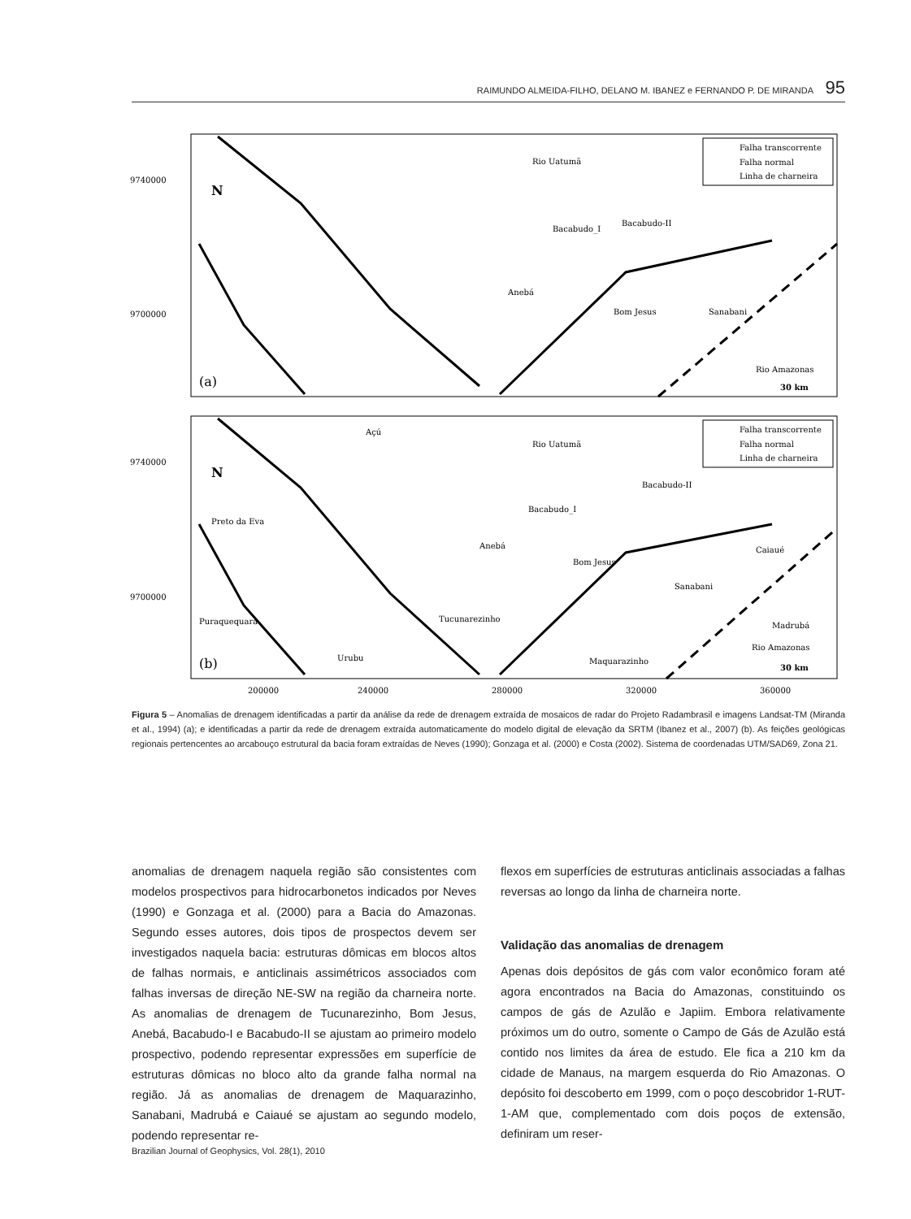RAIMUNDO ALMEIDA-FILHO, DELANO M. IBANEZ e FERNANDO P. DE MIRANDA 95
9740000
9700000
9740000
9700000
(a)
(b)
Rio Uatumã
Bacabudo_I
Bacabudo-II
Anebá
Bom Jesus
Sanabani
Rio Amazonas
30 km
Falha transcorrente
Falha normal
Linha de charneira
Açú
Rio Uatumã
Preto da Eva
Bacabudo_I
Bacabudo-II
Anebá
Bom Jesus
Caiaué
Sanabani
Puraquequara
Tucunarezinho
Urubu
Maquarazinho
Madrubá
Rio Amazonas
30 km
Falha transcorrente
Falha normal
Linha de charneira
N
N
200000
240000
280000
320000
360000
Figura 5 – Anomalias de drenagem identificadas a partir da análise da rede de drenagem extraída de mosaicos de radar do Projeto Radambrasil e imagens Landsat-TM (Miranda et al., 1994) (a); e identificadas a partir da rede de drenagem extraída automaticamente do modelo digital de elevação da SRTM (Ibanez et al., 2007) (b). As feições geológicas regionais pertencentes ao arcabouço estrutural da bacia foram extraídas de Neves (1990); Gonzaga et al. (2000) e Costa (2002). Sistema de coordenadas UTM/SAD69, Zona 21.
anomalias de drenagem naquela região são consistentes com modelos prospectivos para hidrocarbonetos indicados por Neves (1990) e Gonzaga et al. (2000) para a Bacia do Amazonas. Segundo esses autores, dois tipos de prospectos devem ser investigados naquela bacia: estruturas dômicas em blocos altos de falhas normais, e anticlinais assimétricos associados com falhas inversas de direção NE-SW na região da charneira norte. As anomalias de drenagem de Tucunarezinho, Bom Jesus, Anebá, Bacabudo-I e Bacabudo-II se ajustam ao primeiro modelo prospectivo, podendo representar expressões em superfície de estruturas dômicas no bloco alto da grande falha normal na região. Já as anomalias de drenagem de Maquarazinho, Sanabani, Madrubá e Caiaué se ajustam ao segundo modelo, podendo representar re-
flexos em superfícies de estruturas anticlinais associadas a falhas reversas ao longo da linha de charneira norte.
Validação das anomalias de drenagem
Apenas dois depósitos de gás com valor econômico foram até agora encontrados na Bacia do Amazonas, constituindo os campos de gás de Azulão e Japiim. Embora relativamente próximos um do outro, somente o Campo de Gás de Azulão está contido nos limites da área de estudo. Ele fica a 210 km da cidade de Manaus, na margem esquerda do Rio Amazonas. O depósito foi descoberto em 1999, com o poço descobridor 1-RUT-1-AM que, complementado com dois poços de extensão, definiram um reser-
Brazilian Journal of Geophysics, Vol. 28(1), 2010